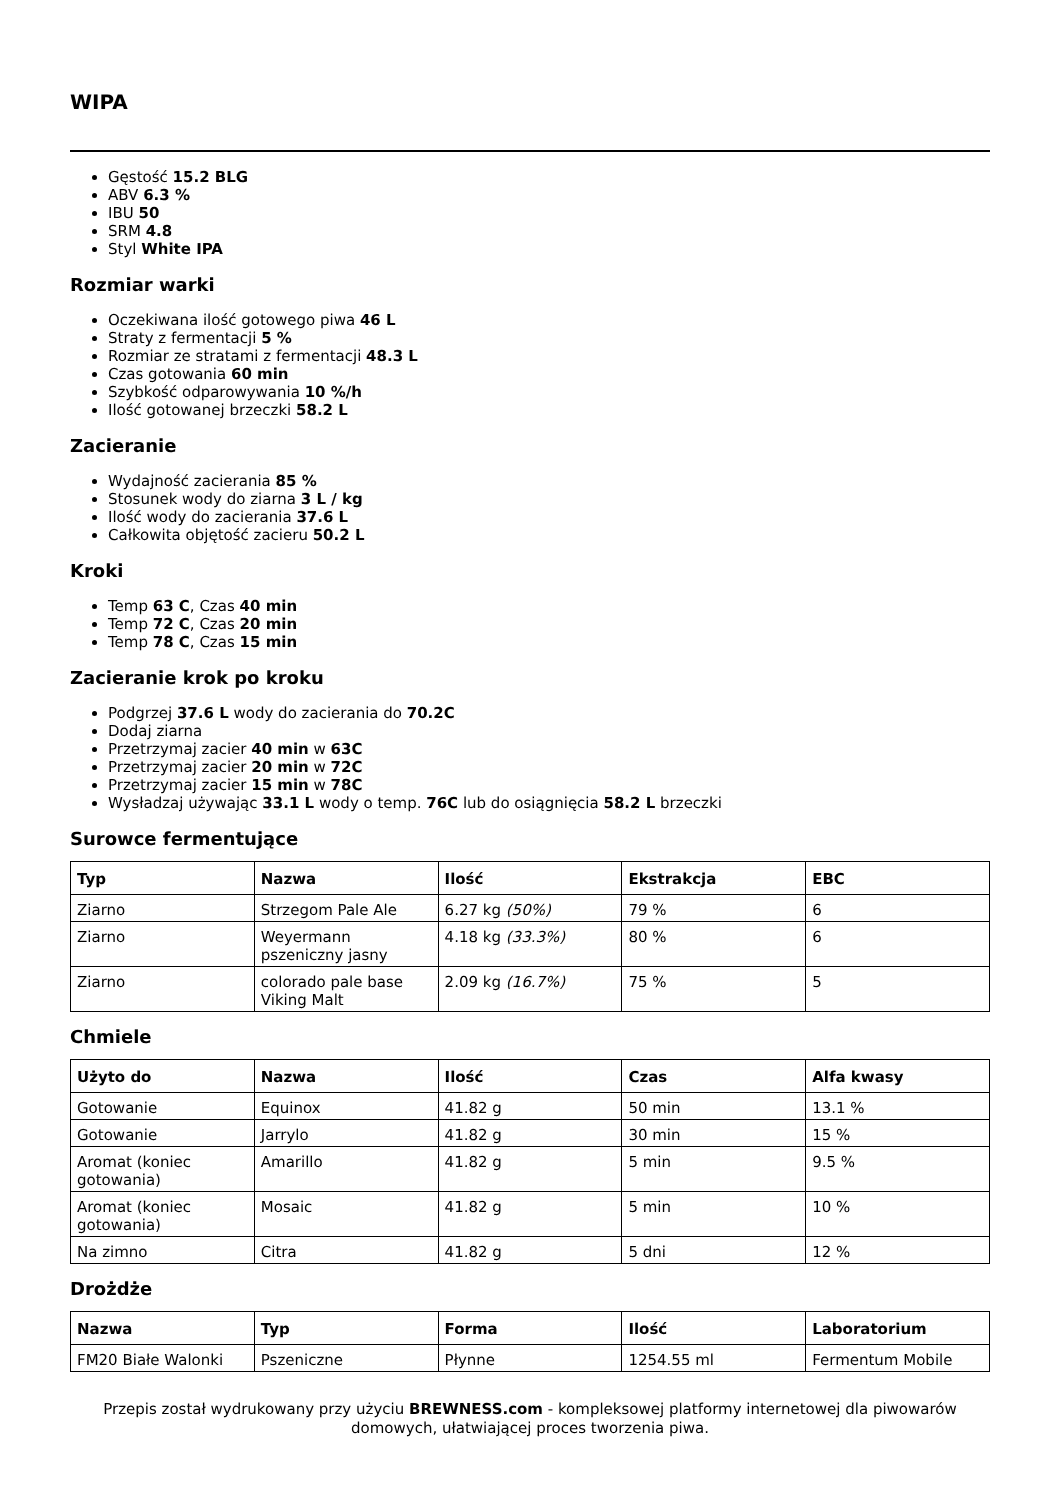WIPA
Gęstość 15.2 BLG
ABV 6.3 %
IBU 50
SRM 4.8
Styl White IPA
Rozmiar warki
Oczekiwana ilość gotowego piwa 46 L
Straty z fermentacji 5 %
Rozmiar ze stratami z fermentacji 48.3 L
Czas gotowania 60 min
Szybkość odparowywania 10 %/h
Ilość gotowanej brzeczki 58.2 L
Zacieranie
Wydajność zacierania 85 %
Stosunek wody do ziarna 3 L / kg
Ilość wody do zacierania 37.6 L
Całkowita objętość zacieru 50.2 L
Kroki
Temp 63 C, Czas 40 min
Temp 72 C, Czas 20 min
Temp 78 C, Czas 15 min
Zacieranie krok po kroku
Podgrzej 37.6 L wody do zacierania do 70.2C
Dodaj ziarna
Przetrzymaj zacier 40 min w 63C
Przetrzymaj zacier 20 min w 72C
Przetrzymaj zacier 15 min w 78C
Wysładzaj używając 33.1 L wody o temp. 76C lub do osiągnięcia 58.2 L brzeczki
Surowce fermentujące
| Typ | Nazwa | Ilość | Ekstrakcja | EBC |
| --- | --- | --- | --- | --- |
| Ziarno | Strzegom Pale Ale | 6.27 kg (50%) | 79 % | 6 |
| Ziarno | Weyermann pszeniczny jasny | 4.18 kg (33.3%) | 80 % | 6 |
| Ziarno | colorado pale base Viking Malt | 2.09 kg (16.7%) | 75 % | 5 |
Chmiele
| Użyto do | Nazwa | Ilość | Czas | Alfa kwasy |
| --- | --- | --- | --- | --- |
| Gotowanie | Equinox | 41.82 g | 50 min | 13.1 % |
| Gotowanie | Jarrylo | 41.82 g | 30 min | 15 % |
| Aromat (koniec gotowania) | Amarillo | 41.82 g | 5 min | 9.5 % |
| Aromat (koniec gotowania) | Mosaic | 41.82 g | 5 min | 10 % |
| Na zimno | Citra | 41.82 g | 5 dni | 12 % |
Drożdże
| Nazwa | Typ | Forma | Ilość | Laboratorium |
| --- | --- | --- | --- | --- |
| FM20 Białe Walonki | Pszeniczne | Płynne | 1254.55 ml | Fermentum Mobile |
Przepis został wydrukowany przy użyciu BREWNESS.com - kompleksowej platformy internetowej dla piwowarów domowych, ułatwiającej proces tworzenia piwa.